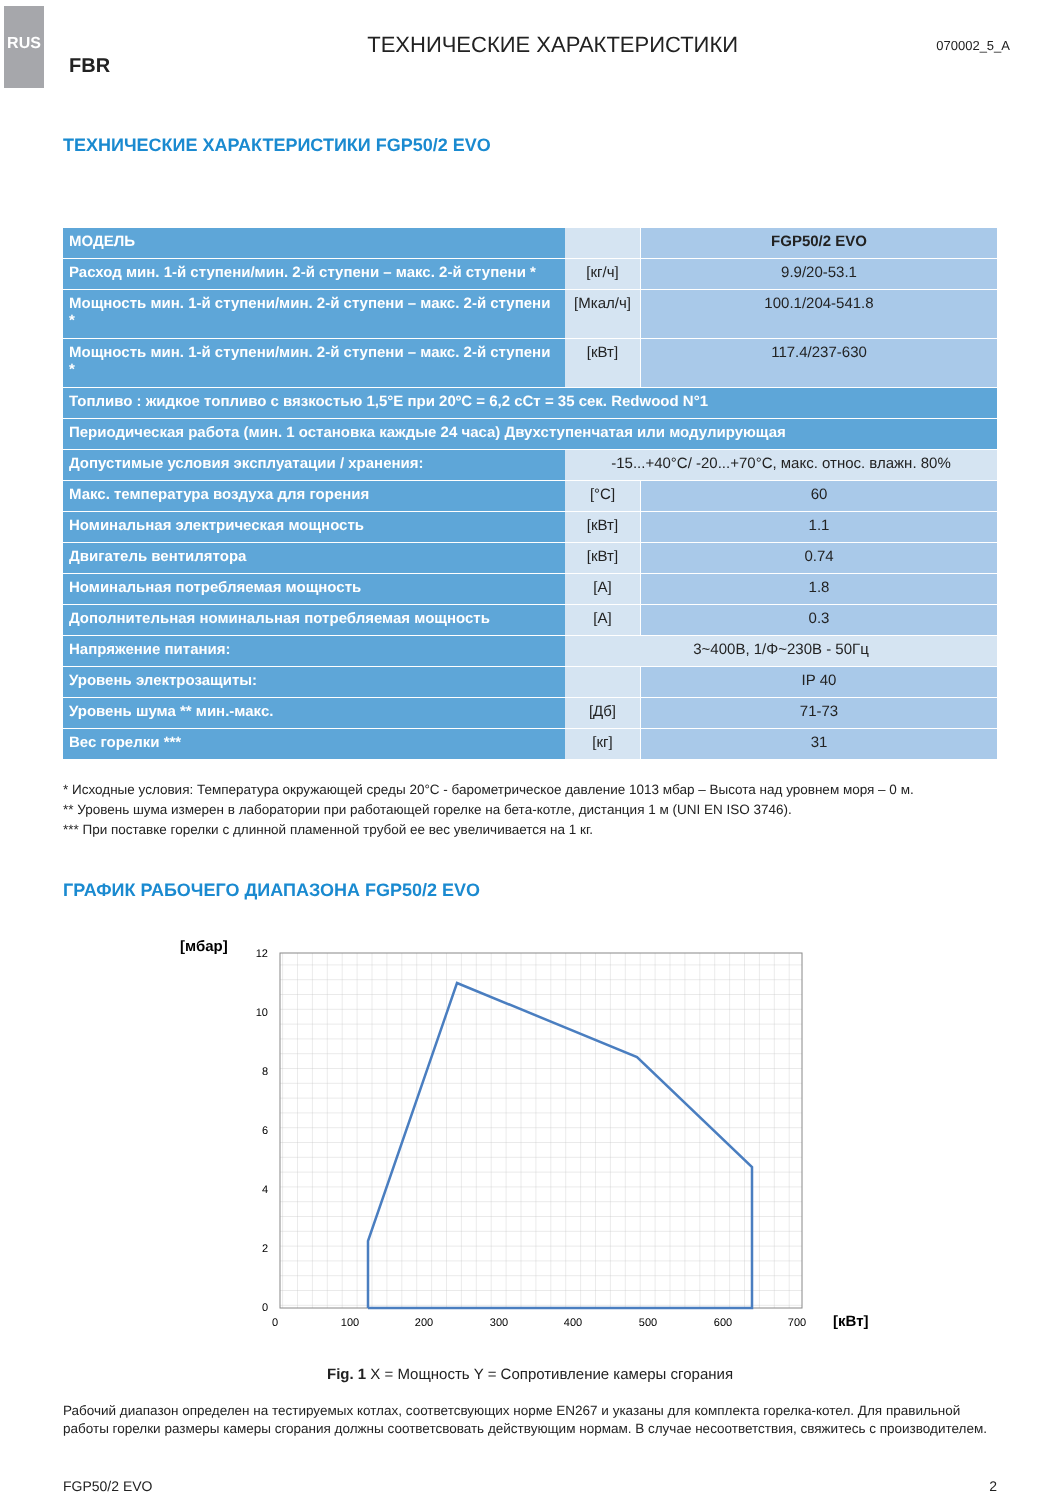RUS
FBR
ТЕХНИЧЕСКИЕ ХАРАКТЕРИСТИКИ
070002_5_A
ТЕХНИЧЕСКИЕ ХАРАКТЕРИСТИКИ FGP50/2 EVO
| МОДЕЛЬ | | FGP50/2 EVO |
| Расход мин. 1-й ступени/мин. 2-й ступени – макс. 2-й ступени * | [кг/ч] | 9.9/20-53.1 |
| Мощность мин. 1-й ступени/мин. 2-й ступени – макс. 2-й ступени * | [Мкал/ч] | 100.1/204-541.8 |
| Мощность мин. 1-й ступени/мин. 2-й ступени – макс. 2-й ступени * | [кВт] | 117.4/237-630 |
| Топливо : жидкое топливо с вязкостью 1,5°E при 20ºC = 6,2 cСт = 35 сек. Redwood N°1 | | |
| Периодическая работа (мин. 1 остановка каждые 24 часа) Двухступенчатая или модулирующая | | |
| Допустимые условия эксплуатации / хранения: | -15...+40°C/ -20...+70°C, макс. относ. влажн. 80% | |
| Макс. температура воздуха для горения | [°C] | 60 |
| Номинальная электрическая мощность | [кВт] | 1.1 |
| Двигатель вентилятора | [кВт] | 0.74 |
| Номинальная потребляемая мощность | [A] | 1.8 |
| Дополнительная номинальная потребляемая мощность | [A] | 0.3 |
| Напряжение питания: | 3~400В, 1/Φ~230В - 50Гц | |
| Уровень электрозащиты: | | IP 40 |
| Уровень шума ** мин.-макс. | [Дб] | 71-73 |
| Вес горелки *** | [кг] | 31 |
* Исходные условия: Температура окружающей среды 20°C - барометрическое давление 1013 мбар – Высота над уровнем моря – 0 м.
** Уровень шума измерен в лаборатории при работающей горелке на бета-котле, дистанция 1 м (UNI EN ISO 3746).
*** При поставке горелки с длинной пламенной трубой ее вес увеличивается на 1 кг.
ГРАФИК РАБОЧЕГО ДИАПАЗОНА FGP50/2 EVO
[мбар]
12
10
8
6
4
2
0
0
100
200
300
400
500
600
700
[кВт]
Fig. 1 X = Мощность Y = Сопротивление камеры сгорания
Рабочий диапазон определен на тестируемых котлах, соответсвующих норме EN267 и указаны для комплекта горелка-котел. Для правильной работы горелки размеры камеры сгорания должны соответсвовать действующим нормам. В случае несоответствия, свяжитесь с производителем.
FGP50/2 EVO 2